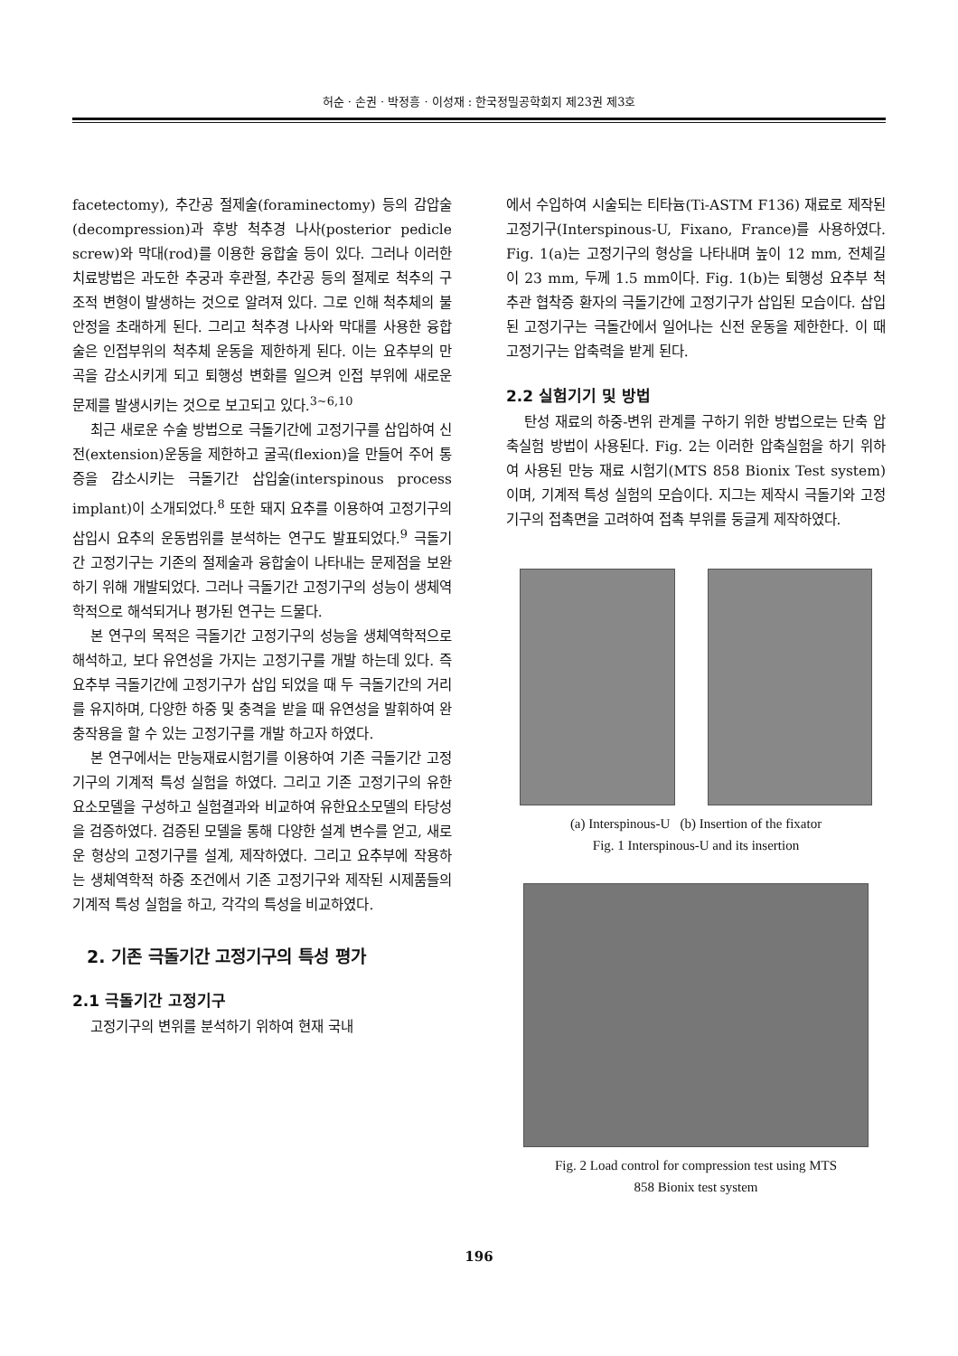허순 · 손권 · 박정흥 · 이성재 : 한국정밀공학회지 제23권 제3호
facetectomy), 추간공 절제술(foraminectomy) 등의 감압술(decompression)과 후방 척추경 나사(posterior pedicle screw)와 막대(rod)를 이용한 융합술 등이 있다. 그러나 이러한 치료방법은 과도한 추궁과 후관절, 추간공 등의 절제로 척추의 구조적 변형이 발생하는 것으로 알려져 있다. 그로 인해 척추체의 불안정을 초래하게 된다. 그리고 척추경 나사와 막대를 사용한 융합술은 인접부위의 척추체 운동을 제한하게 된다. 이는 요추부의 만곡을 감소시키게 되고 퇴행성 변화를 일으켜 인접 부위에 새로운 문제를 발생시키는 것으로 보고되고 있다.<sup>3~6,10</sup>
최근 새로운 수술 방법으로 극돌기간에 고정기구를 삽입하여 신전(extension)운동을 제한하고 굴곡(flexion)을 만들어 주어 통증을 감소시키는 극돌기간 삽입술(interspinous process implant)이 소개되었다.<sup>8</sup> 또한 돼지 요추를 이용하여 고정기구의 삽입시 요추의 운동범위를 분석하는 연구도 발표되었다.<sup>9</sup> 극돌기간 고정기구는 기존의 절제술과 융합술이 나타내는 문제점을 보완하기 위해 개발되었다. 그러나 극돌기간 고정기구의 성능이 생체역학적으로 해석되거나 평가된 연구는 드물다.
본 연구의 목적은 극돌기간 고정기구의 성능을 생체역학적으로 해석하고, 보다 유연성을 가지는 고정기구를 개발 하는데 있다. 즉 요추부 극돌기간에 고정기구가 삽입 되었을 때 두 극돌기간의 거리를 유지하며, 다양한 하중 및 충격을 받을 때 유연성을 발휘하여 완충작용을 할 수 있는 고정기구를 개발 하고자 하였다.
본 연구에서는 만능재료시험기를 이용하여 기존 극돌기간 고정기구의 기계적 특성 실험을 하였다. 그리고 기존 고정기구의 유한요소모델을 구성하고 실험결과와 비교하여 유한요소모델의 타당성을 검증하였다. 검증된 모델을 통해 다양한 설계 변수를 얻고, 새로운 형상의 고정기구를 설계, 제작하였다. 그리고 요추부에 작용하는 생체역학적 하중 조건에서 기존 고정기구와 제작된 시제품들의 기계적 특성 실험을 하고, 각각의 특성을 비교하였다.
2. 기존 극돌기간 고정기구의 특성 평가
2.1 극돌기간 고정기구
고정기구의 변위를 분석하기 위하여 현재 국내
에서 수입하여 시술되는 티타늄(Ti-ASTM F136) 재료로 제작된 고정기구(Interspinous-U, Fixano, France)를 사용하였다. Fig. 1(a)는 고정기구의 형상을 나타내며 높이 12 mm, 전체길이 23 mm, 두께 1.5 mm이다. Fig. 1(b)는 퇴행성 요추부 척추관 협착증 환자의 극돌기간에 고정기구가 삽입된 모습이다. 삽입된 고정기구는 극돌간에서 일어나는 신전 운동을 제한한다. 이 때 고정기구는 압축력을 받게 된다.
2.2 실험기기 및 방법
탄성 재료의 하중-변위 관계를 구하기 위한 방법으로는 단축 압축실험 방법이 사용된다. Fig. 2는 이러한 압축실험을 하기 위하여 사용된 만능 재료 시험기(MTS 858 Bionix Test system)이며, 기계적 특성 실험의 모습이다. 지그는 제작시 극돌기와 고정기구의 접촉면을 고려하여 접촉 부위를 둥글게 제작하였다.
(a) Interspinous-U (b) Insertion of the fixator
Fig. 1 Interspinous-U and its insertion
Fig. 2 Load control for compression test using MTS
858 Bionix test system
196